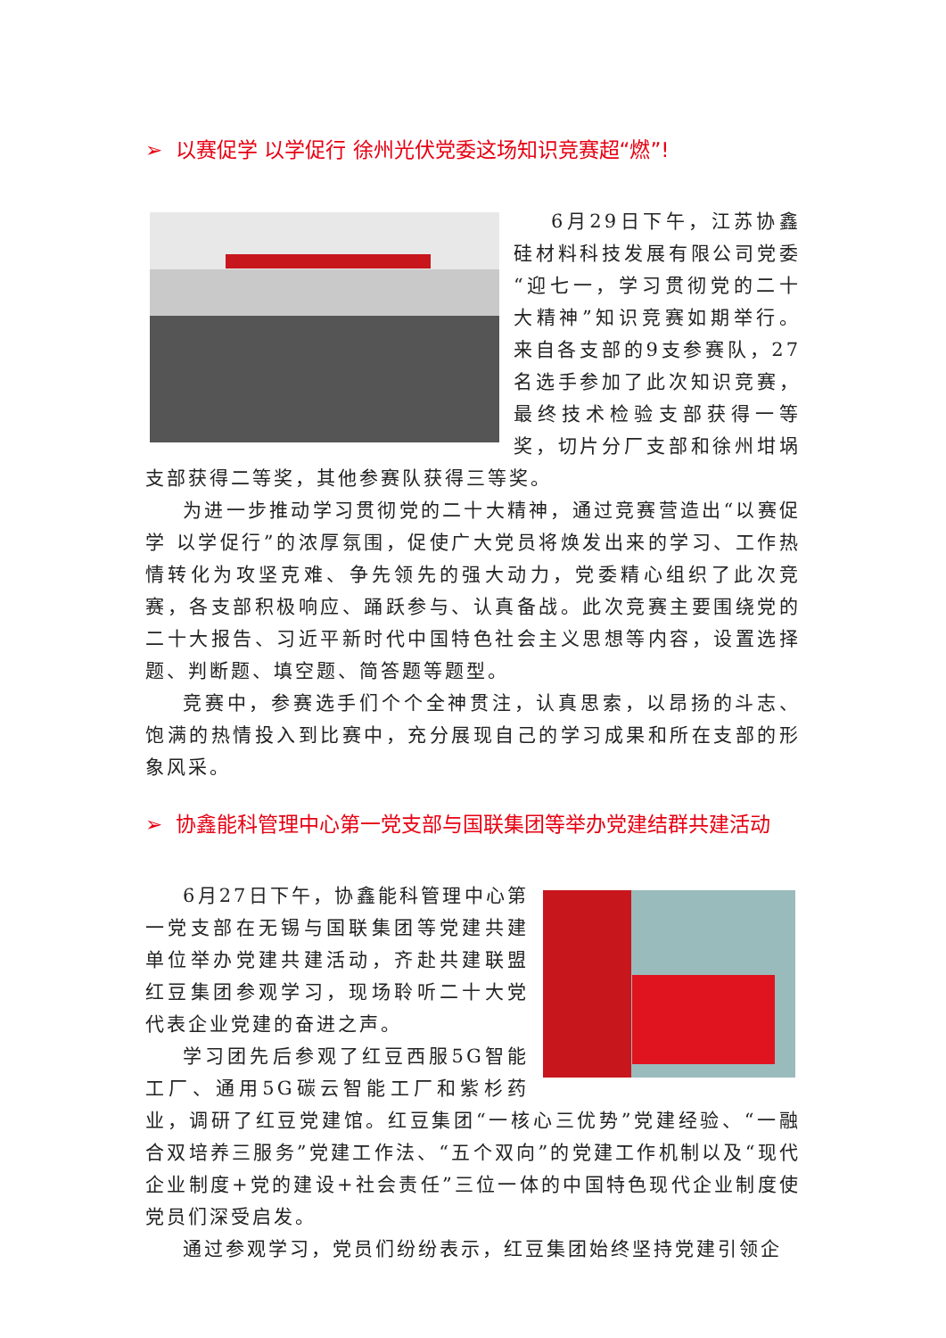➢ 以赛促学 以学促行 徐州光伏党委这场知识竞赛超“燃”!
6月29日下午，江苏协鑫硅材料科技发展有限公司党委“迎七一，学习贯彻党的二十大精神”知识竞赛如期举行。来自各支部的9支参赛队，27名选手参加了此次知识竞赛，最终技术检验支部获得一等奖，切片分厂支部和徐州坩埚支部获得二等奖，其他参赛队获得三等奖。
为进一步推动学习贯彻党的二十大精神，通过竞赛营造出“以赛促学 以学促行”的浓厚氛围，促使广大党员将焕发出来的学习、工作热情转化为攻坚克难、争先领先的强大动力，党委精心组织了此次竞赛，各支部积极响应、踊跃参与、认真备战。此次竞赛主要围绕党的二十大报告、习近平新时代中国特色社会主义思想等内容，设置选择题、判断题、填空题、简答题等题型。
竞赛中，参赛选手们个个全神贯注，认真思索，以昂扬的斗志、饱满的热情投入到比赛中，充分展现自己的学习成果和所在支部的形象风采。
➢ 协鑫能科管理中心第一党支部与国联集团等举办党建结群共建活动
6月27日下午，协鑫能科管理中心第一党支部在无锡与国联集团等党建共建单位举办党建共建活动，齐赴共建联盟红豆集团参观学习，现场聆听二十大党代表企业党建的奋进之声。
学习团先后参观了红豆西服5G智能工厂、通用5G碳云智能工厂和紫杉药业，调研了红豆党建馆。红豆集团“一核心三优势”党建经验、“一融合双培养三服务”党建工作法、“五个双向”的党建工作机制以及“现代企业制度+党的建设+社会责任”三位一体的中国特色现代企业制度使党员们深受启发。
通过参观学习，党员们纷纷表示，红豆集团始终坚持党建引领企